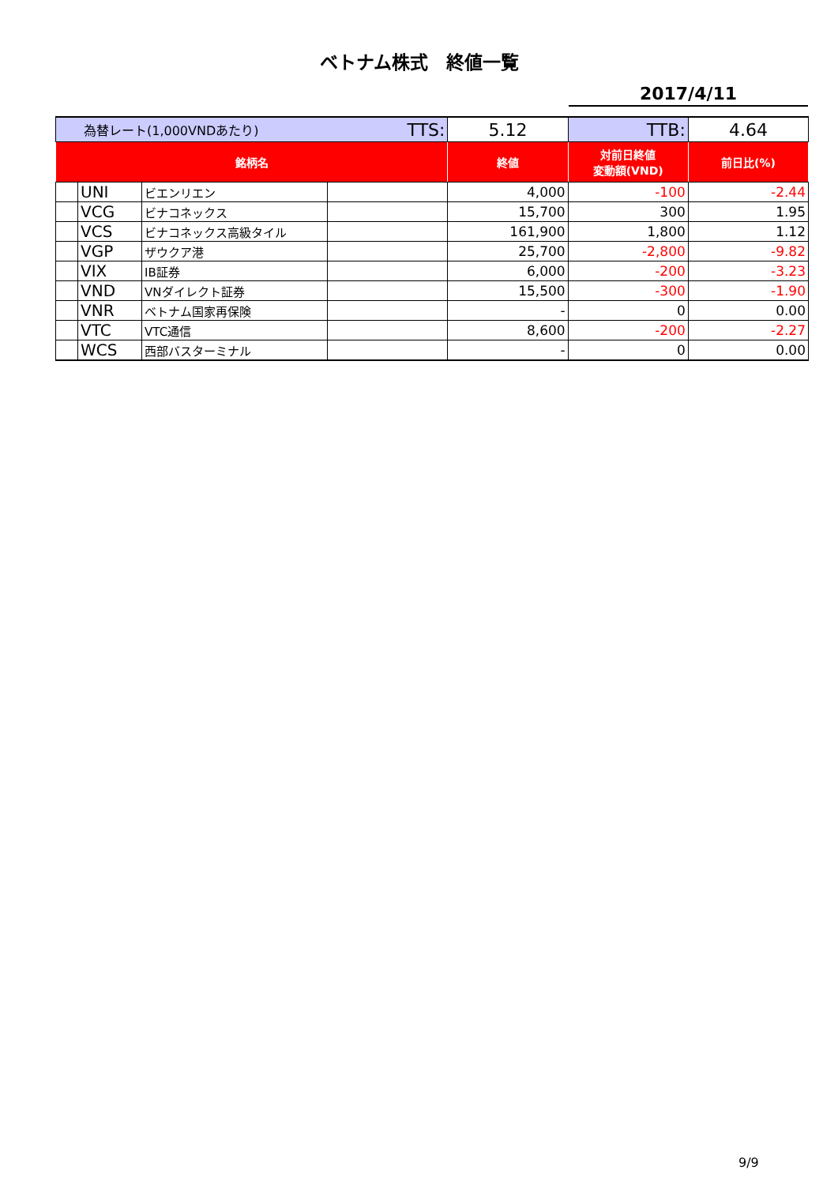ベトナム株式　終値一覧
2017/4/11
| 為替レート(1,000VNDあたり) TTS: | | | | 5.12 | TTB: | 4.64 |
| 銘柄名 | | | | 終値 | 対前日終値 変動額(VND) | 前日比(%) |
| | UNI | ビエンリエン | | 4,000 | -100 | -2.44 |
| | VCG | ビナコネックス | | 15,700 | 300 | 1.95 |
| | VCS | ビナコネックス高級タイル | | 161,900 | 1,800 | 1.12 |
| | VGP | ザウクア港 | | 25,700 | -2,800 | -9.82 |
| | VIX | IB証券 | | 6,000 | -200 | -3.23 |
| | VND | VNダイレクト証券 | | 15,500 | -300 | -1.90 |
| | VNR | ベトナム国家再保険 | | - | 0 | 0.00 |
| | VTC | VTC通信 | | 8,600 | -200 | -2.27 |
| | WCS | 西部バスターミナル | | - | 0 | 0.00 |
9/9